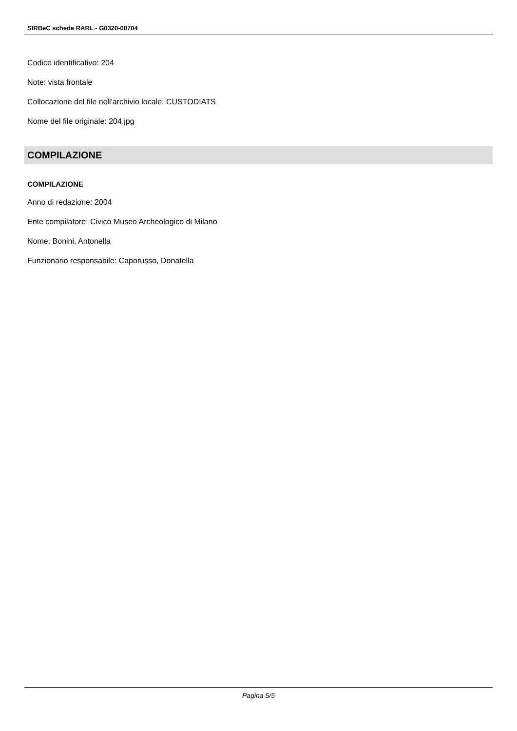SIRBeC scheda RARL - G0320-00704
Codice identificativo: 204
Note: vista frontale
Collocazione del file nell'archivio locale: CUSTODIATS
Nome del file originale: 204.jpg
COMPILAZIONE
COMPILAZIONE
Anno di redazione: 2004
Ente compilatore: Civico Museo Archeologico di Milano
Nome: Bonini, Antonella
Funzionario responsabile: Caporusso, Donatella
Pagina 5/5